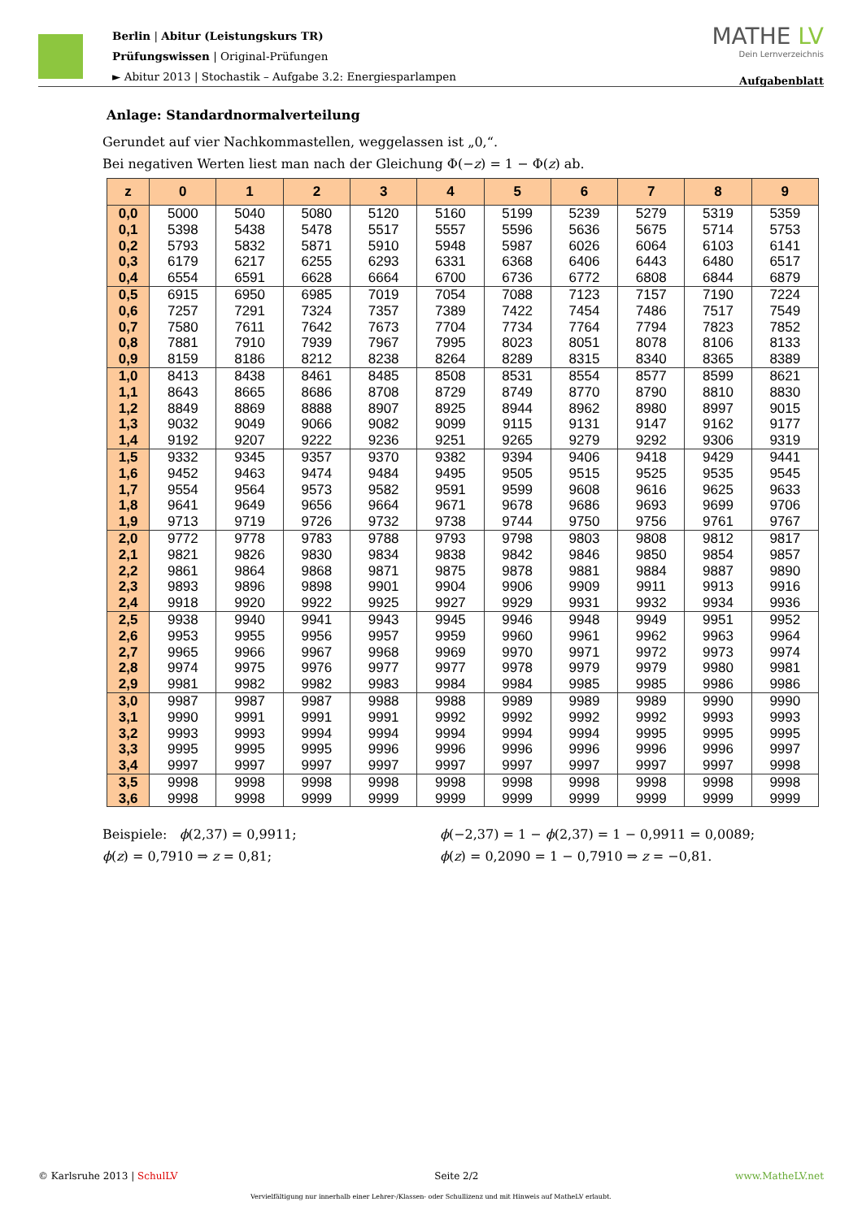Berlin | Abitur (Leistungskurs TR)
Prüfungswissen | Original-Prüfungen
► Abitur 2013 | Stochastik – Aufgabe 3.2: Energiesparlampen
MATHE LV
Dein Lernverzeichnis
Aufgabenblatt
Anlage: Standardnormalverteilung
Gerundet auf vier Nachkommastellen, weggelassen ist „0,“.
Bei negativen Werten liest man nach der Gleichung Φ(−z) = 1 − Φ(z) ab.
| z | 0 | 1 | 2 | 3 | 4 | 5 | 6 | 7 | 8 | 9 |
| --- | --- | --- | --- | --- | --- | --- | --- | --- | --- | --- |
| 0,0 | 5000 | 5040 | 5080 | 5120 | 5160 | 5199 | 5239 | 5279 | 5319 | 5359 |
| 0,1 | 5398 | 5438 | 5478 | 5517 | 5557 | 5596 | 5636 | 5675 | 5714 | 5753 |
| 0,2 | 5793 | 5832 | 5871 | 5910 | 5948 | 5987 | 6026 | 6064 | 6103 | 6141 |
| 0,3 | 6179 | 6217 | 6255 | 6293 | 6331 | 6368 | 6406 | 6443 | 6480 | 6517 |
| 0,4 | 6554 | 6591 | 6628 | 6664 | 6700 | 6736 | 6772 | 6808 | 6844 | 6879 |
| 0,5 | 6915 | 6950 | 6985 | 7019 | 7054 | 7088 | 7123 | 7157 | 7190 | 7224 |
| 0,6 | 7257 | 7291 | 7324 | 7357 | 7389 | 7422 | 7454 | 7486 | 7517 | 7549 |
| 0,7 | 7580 | 7611 | 7642 | 7673 | 7704 | 7734 | 7764 | 7794 | 7823 | 7852 |
| 0,8 | 7881 | 7910 | 7939 | 7967 | 7995 | 8023 | 8051 | 8078 | 8106 | 8133 |
| 0,9 | 8159 | 8186 | 8212 | 8238 | 8264 | 8289 | 8315 | 8340 | 8365 | 8389 |
| 1,0 | 8413 | 8438 | 8461 | 8485 | 8508 | 8531 | 8554 | 8577 | 8599 | 8621 |
| 1,1 | 8643 | 8665 | 8686 | 8708 | 8729 | 8749 | 8770 | 8790 | 8810 | 8830 |
| 1,2 | 8849 | 8869 | 8888 | 8907 | 8925 | 8944 | 8962 | 8980 | 8997 | 9015 |
| 1,3 | 9032 | 9049 | 9066 | 9082 | 9099 | 9115 | 9131 | 9147 | 9162 | 9177 |
| 1,4 | 9192 | 9207 | 9222 | 9236 | 9251 | 9265 | 9279 | 9292 | 9306 | 9319 |
| 1,5 | 9332 | 9345 | 9357 | 9370 | 9382 | 9394 | 9406 | 9418 | 9429 | 9441 |
| 1,6 | 9452 | 9463 | 9474 | 9484 | 9495 | 9505 | 9515 | 9525 | 9535 | 9545 |
| 1,7 | 9554 | 9564 | 9573 | 9582 | 9591 | 9599 | 9608 | 9616 | 9625 | 9633 |
| 1,8 | 9641 | 9649 | 9656 | 9664 | 9671 | 9678 | 9686 | 9693 | 9699 | 9706 |
| 1,9 | 9713 | 9719 | 9726 | 9732 | 9738 | 9744 | 9750 | 9756 | 9761 | 9767 |
| 2,0 | 9772 | 9778 | 9783 | 9788 | 9793 | 9798 | 9803 | 9808 | 9812 | 9817 |
| 2,1 | 9821 | 9826 | 9830 | 9834 | 9838 | 9842 | 9846 | 9850 | 9854 | 9857 |
| 2,2 | 9861 | 9864 | 9868 | 9871 | 9875 | 9878 | 9881 | 9884 | 9887 | 9890 |
| 2,3 | 9893 | 9896 | 9898 | 9901 | 9904 | 9906 | 9909 | 9911 | 9913 | 9916 |
| 2,4 | 9918 | 9920 | 9922 | 9925 | 9927 | 9929 | 9931 | 9932 | 9934 | 9936 |
| 2,5 | 9938 | 9940 | 9941 | 9943 | 9945 | 9946 | 9948 | 9949 | 9951 | 9952 |
| 2,6 | 9953 | 9955 | 9956 | 9957 | 9959 | 9960 | 9961 | 9962 | 9963 | 9964 |
| 2,7 | 9965 | 9966 | 9967 | 9968 | 9969 | 9970 | 9971 | 9972 | 9973 | 9974 |
| 2,8 | 9974 | 9975 | 9976 | 9977 | 9977 | 9978 | 9979 | 9979 | 9980 | 9981 |
| 2,9 | 9981 | 9982 | 9982 | 9983 | 9984 | 9984 | 9985 | 9985 | 9986 | 9986 |
| 3,0 | 9987 | 9987 | 9987 | 9988 | 9988 | 9989 | 9989 | 9989 | 9990 | 9990 |
| 3,1 | 9990 | 9991 | 9991 | 9991 | 9992 | 9992 | 9992 | 9992 | 9993 | 9993 |
| 3,2 | 9993 | 9993 | 9994 | 9994 | 9994 | 9994 | 9994 | 9995 | 9995 | 9995 |
| 3,3 | 9995 | 9995 | 9995 | 9996 | 9996 | 9996 | 9996 | 9996 | 9996 | 9997 |
| 3,4 | 9997 | 9997 | 9997 | 9997 | 9997 | 9997 | 9997 | 9997 | 9997 | 9998 |
| 3,5 | 9998 | 9998 | 9998 | 9998 | 9998 | 9998 | 9998 | 9998 | 9998 | 9998 |
| 3,6 | 9998 | 9998 | 9999 | 9999 | 9999 | 9999 | 9999 | 9999 | 9999 | 9999 |
Beispiele: ϕ(2,37) = 0,9911;
ϕ(z) = 0,7910 ⇒ z = 0,81;
ϕ(−2,37) = 1 − ϕ(2,37) = 1 − 0,9911 = 0,0089;
ϕ(z) = 0,2090 = 1 − 0,7910 ⇒ z = −0,81.
© Karlsruhe 2013 | SchulLV Seite 2/2 www.MatheLV.net
Vervielfältigung nur innerhalb einer Lehrer-/Klassen- oder Schullizenz und mit Hinweis auf MatheLV erlaubt.